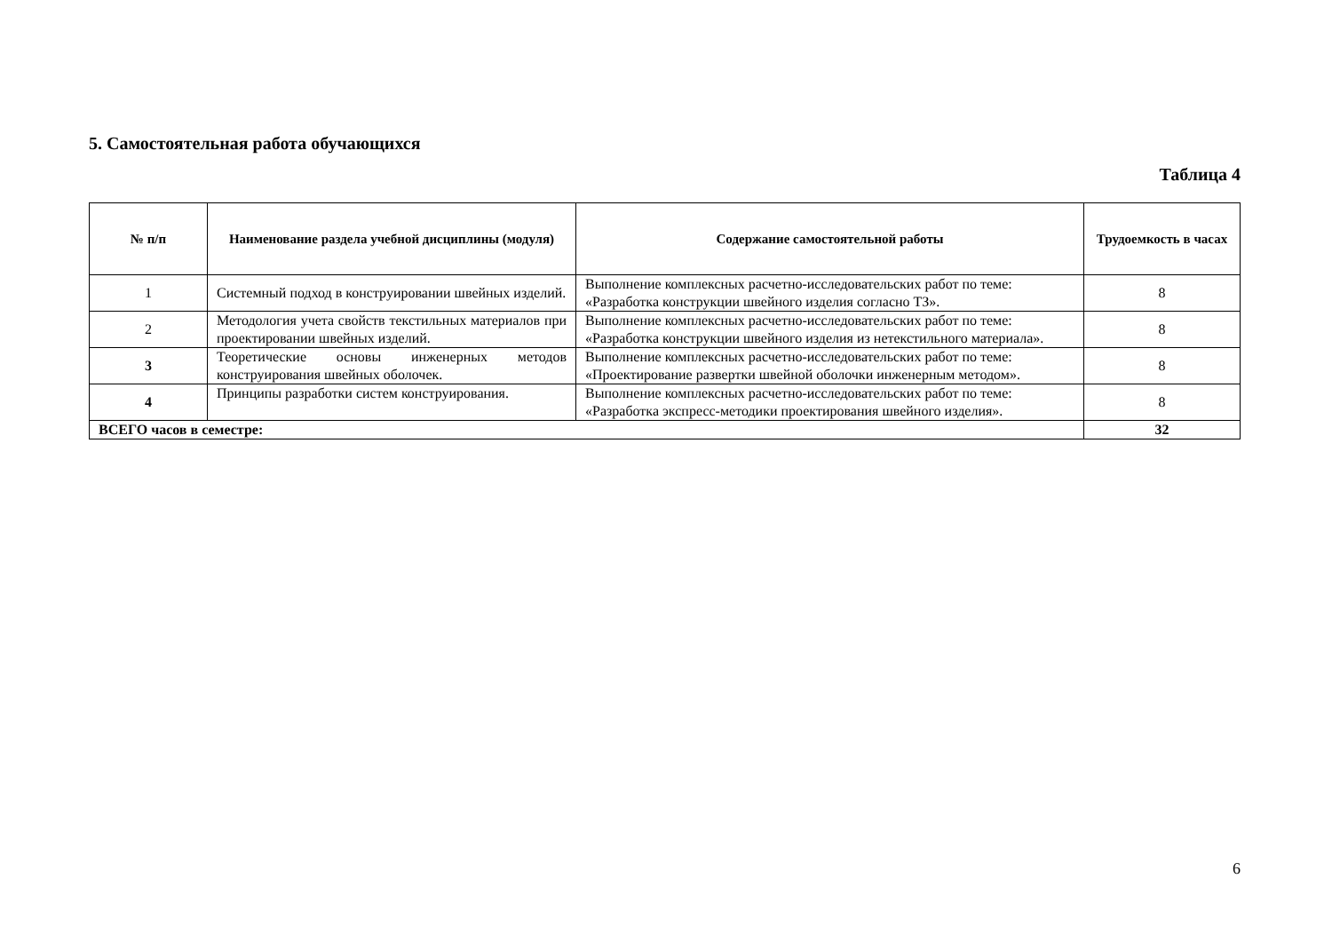5. Самостоятельная работа обучающихся
Таблица 4
| № п/п | Наименование раздела учебной дисциплины (модуля) | Содержание самостоятельной работы | Трудоемкость в часах |
| --- | --- | --- | --- |
| 1 | Системный подход в конструировании швейных изделий. | Выполнение комплексных расчетно-исследовательских работ по теме: «Разработка конструкции швейного изделия согласно ТЗ». | 8 |
| 2 | Методология учета свойств текстильных материалов при проектировании швейных изделий. | Выполнение комплексных расчетно-исследовательских работ по теме: «Разработка конструкции швейного изделия из нетекстильного материала». | 8 |
| 3 | Теоретические основы инженерных методов конструирования швейных оболочек. | Выполнение комплексных расчетно-исследовательских работ по теме: «Проектирование развертки швейной оболочки инженерным методом». | 8 |
| 4 | Принципы разработки систем конструирования. | Выполнение комплексных расчетно-исследовательских работ по теме: «Разработка экспресс-методики проектирования швейного изделия». | 8 |
| ВСЕГО часов в семестре: | | | 32 |
6